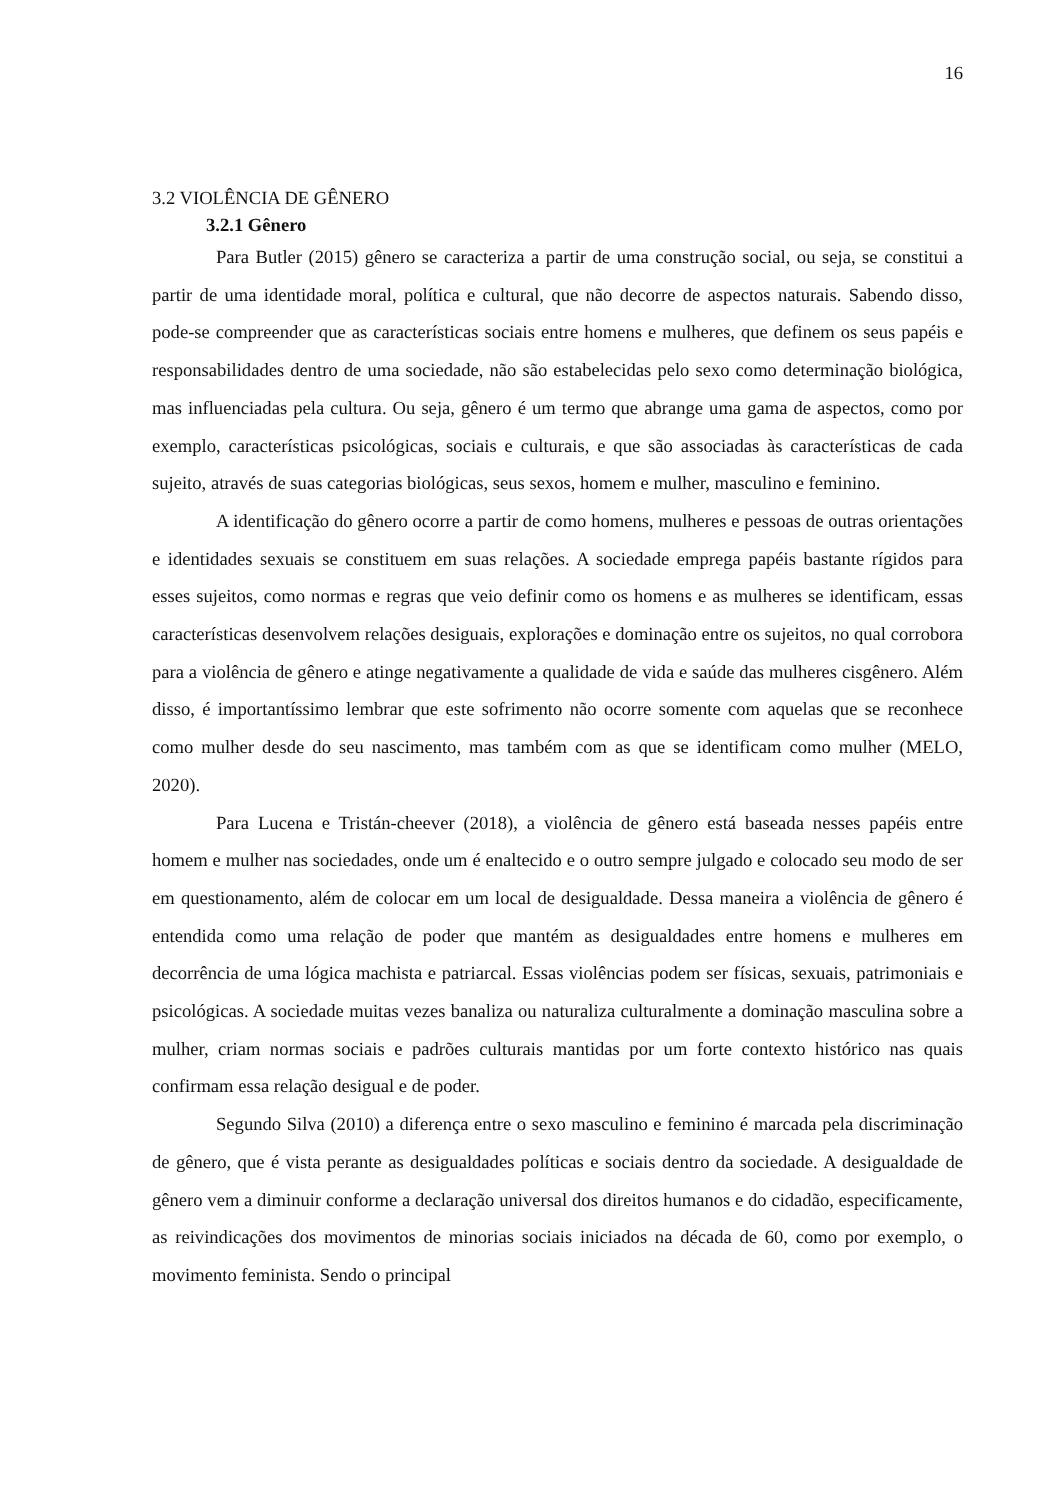16
3.2 VIOLÊNCIA DE GÊNERO
3.2.1 Gênero
Para Butler (2015) gênero se caracteriza a partir de uma construção social, ou seja, se constitui a partir de uma identidade moral, política e cultural, que não decorre de aspectos naturais. Sabendo disso, pode-se compreender que as características sociais entre homens e mulheres, que definem os seus papéis e responsabilidades dentro de uma sociedade, não são estabelecidas pelo sexo como determinação biológica, mas influenciadas pela cultura. Ou seja, gênero é um termo que abrange uma gama de aspectos, como por exemplo, características psicológicas, sociais e culturais, e que são associadas às características de cada sujeito, através de suas categorias biológicas, seus sexos, homem e mulher, masculino e feminino.
A identificação do gênero ocorre a partir de como homens, mulheres e pessoas de outras orientações e identidades sexuais se constituem em suas relações. A sociedade emprega papéis bastante rígidos para esses sujeitos, como normas e regras que veio definir como os homens e as mulheres se identificam, essas características desenvolvem relações desiguais, explorações e dominação entre os sujeitos, no qual corrobora para a violência de gênero e atinge negativamente a qualidade de vida e saúde das mulheres cisgênero. Além disso, é importantíssimo lembrar que este sofrimento não ocorre somente com aquelas que se reconhece como mulher desde do seu nascimento, mas também com as que se identificam como mulher (MELO, 2020).
Para Lucena e Tristán-cheever (2018), a violência de gênero está baseada nesses papéis entre homem e mulher nas sociedades, onde um é enaltecido e o outro sempre julgado e colocado seu modo de ser em questionamento, além de colocar em um local de desigualdade. Dessa maneira a violência de gênero é entendida como uma relação de poder que mantém as desigualdades entre homens e mulheres em decorrência de uma lógica machista e patriarcal. Essas violências podem ser físicas, sexuais, patrimoniais e psicológicas. A sociedade muitas vezes banaliza ou naturaliza culturalmente a dominação masculina sobre a mulher, criam normas sociais e padrões culturais mantidas por um forte contexto histórico nas quais confirmam essa relação desigual e de poder.
Segundo Silva (2010) a diferença entre o sexo masculino e feminino é marcada pela discriminação de gênero, que é vista perante as desigualdades políticas e sociais dentro da sociedade. A desigualdade de gênero vem a diminuir conforme a declaração universal dos direitos humanos e do cidadão, especificamente, as reivindicações dos movimentos de minorias sociais iniciados na década de 60, como por exemplo, o movimento feminista. Sendo o principal